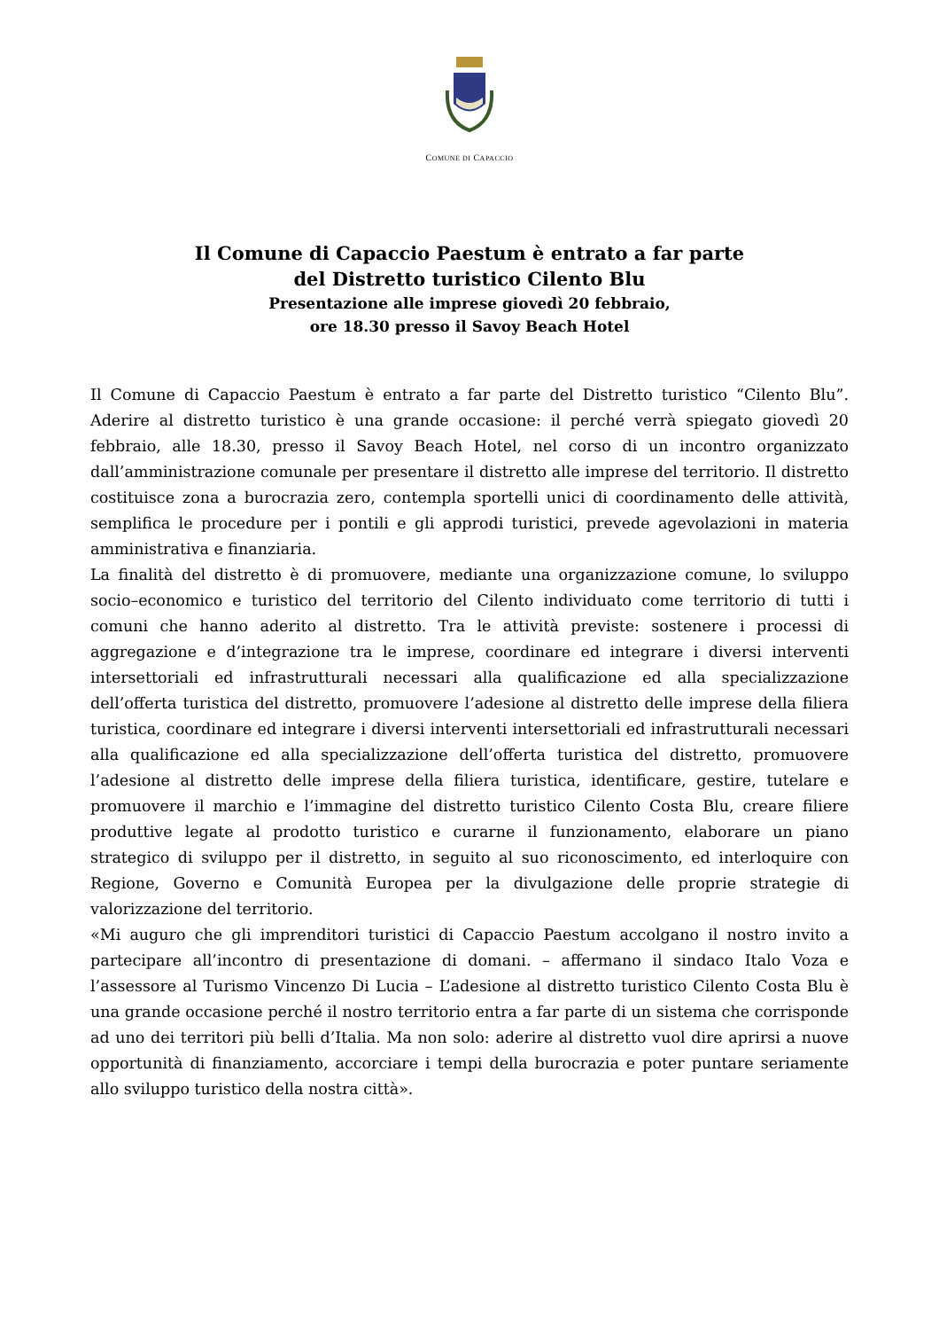COMUNE DI CAPACCIO
Il Comune di Capaccio Paestum è entrato a far parte
del Distretto turistico Cilento Blu
Presentazione alle imprese giovedì 20 febbraio,
ore 18.30 presso il Savoy Beach Hotel
Il Comune di Capaccio Paestum è entrato a far parte del Distretto turistico “Cilento Blu”. Aderire al distretto turistico è una grande occasione: il perché verrà spiegato giovedì 20 febbraio, alle 18.30, presso il Savoy Beach Hotel, nel corso di un incontro organizzato dall’amministrazione comunale per presentare il distretto alle imprese del territorio. Il distretto costituisce zona a burocrazia zero, contempla sportelli unici di coordinamento delle attività, semplifica le procedure per i pontili e gli approdi turistici, prevede agevolazioni in materia amministrativa e finanziaria.
La finalità del distretto è di promuovere, mediante una organizzazione comune, lo sviluppo socio–economico e turistico del territorio del Cilento individuato come territorio di tutti i comuni che hanno aderito al distretto. Tra le attività previste: sostenere i processi di aggregazione e d’integrazione tra le imprese, coordinare ed integrare i diversi interventi intersettoriali ed infrastrutturali necessari alla qualificazione ed alla specializzazione dell’offerta turistica del distretto, promuovere l’adesione al distretto delle imprese della filiera turistica, coordinare ed integrare i diversi interventi intersettoriali ed infrastrutturali necessari alla qualificazione ed alla specializzazione dell’offerta turistica del distretto, promuovere l’adesione al distretto delle imprese della filiera turistica, identificare, gestire, tutelare e promuovere il marchio e l’immagine del distretto turistico Cilento Costa Blu, creare filiere produttive legate al prodotto turistico e curarne il funzionamento, elaborare un piano strategico di sviluppo per il distretto, in seguito al suo riconoscimento, ed interloquire con Regione, Governo e Comunità Europea per la divulgazione delle proprie strategie di valorizzazione del territorio.
«Mi auguro che gli imprenditori turistici di Capaccio Paestum accolgano il nostro invito a partecipare all’incontro di presentazione di domani. – affermano il sindaco Italo Voza e l’assessore al Turismo Vincenzo Di Lucia – L’adesione al distretto turistico Cilento Costa Blu è una grande occasione perché il nostro territorio entra a far parte di un sistema che corrisponde ad uno dei territori più belli d’Italia. Ma non solo: aderire al distretto vuol dire aprirsi a nuove opportunità di finanziamento, accorciare i tempi della burocrazia e poter puntare seriamente allo sviluppo turistico della nostra città».